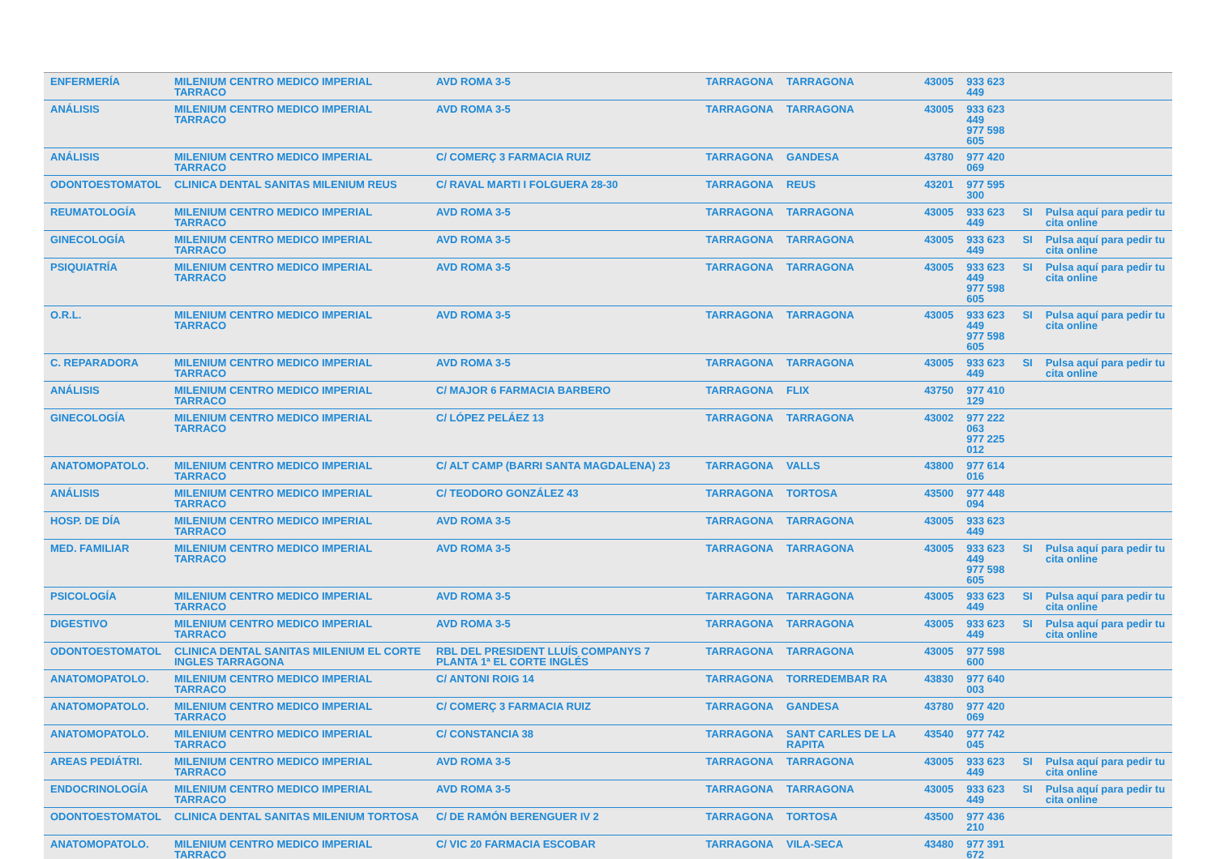| ENFERMERÍA | MILENIUM CENTRO MEDICO IMPERIAL TARRACO | AVD ROMA 3-5 | TARRAGONA | TARRAGONA | 43005 | 933 623 449 | | |
| ANÁLISIS | MILENIUM CENTRO MEDICO IMPERIAL TARRACO | AVD ROMA 3-5 | TARRAGONA | TARRAGONA | 43005 | 933 623 449 977 598 605 | | |
| ANÁLISIS | MILENIUM CENTRO MEDICO IMPERIAL TARRACO | C/ COMERÇ 3 FARMACIA RUIZ | TARRAGONA | GANDESA | 43780 | 977 420 069 | | |
| ODONTOESTOMATOL | CLINICA DENTAL SANITAS MILENIUM REUS | C/ RAVAL MARTI I FOLGUERA 28-30 | TARRAGONA | REUS | 43201 | 977 595 300 | | |
| REUMATOLOGÍA | MILENIUM CENTRO MEDICO IMPERIAL TARRACO | AVD ROMA 3-5 | TARRAGONA | TARRAGONA | 43005 | 933 623 449 | SI | Pulsa aquí para pedir tu cita online |
| GINECOLOGÍA | MILENIUM CENTRO MEDICO IMPERIAL TARRACO | AVD ROMA 3-5 | TARRAGONA | TARRAGONA | 43005 | 933 623 449 | SI | Pulsa aquí para pedir tu cita online |
| PSIQUIATRÍA | MILENIUM CENTRO MEDICO IMPERIAL TARRACO | AVD ROMA 3-5 | TARRAGONA | TARRAGONA | 43005 | 933 623 449 977 598 605 | SI | Pulsa aquí para pedir tu cita online |
| O.R.L. | MILENIUM CENTRO MEDICO IMPERIAL TARRACO | AVD ROMA 3-5 | TARRAGONA | TARRAGONA | 43005 | 933 623 449 977 598 605 | SI | Pulsa aquí para pedir tu cita online |
| C. REPARADORA | MILENIUM CENTRO MEDICO IMPERIAL TARRACO | AVD ROMA 3-5 | TARRAGONA | TARRAGONA | 43005 | 933 623 449 | SI | Pulsa aquí para pedir tu cita online |
| ANÁLISIS | MILENIUM CENTRO MEDICO IMPERIAL TARRACO | C/ MAJOR 6 FARMACIA BARBERO | TARRAGONA | FLIX | 43750 | 977 410 129 | | |
| GINECOLOGÍA | MILENIUM CENTRO MEDICO IMPERIAL TARRACO | C/ LÓPEZ PELÁEZ 13 | TARRAGONA | TARRAGONA | 43002 | 977 222 063 977 225 012 | | |
| ANATOMOPATOLO. | MILENIUM CENTRO MEDICO IMPERIAL TARRACO | C/ ALT CAMP (BARRI SANTA MAGDALENA) 23 | TARRAGONA | VALLS | 43800 | 977 614 016 | | |
| ANÁLISIS | MILENIUM CENTRO MEDICO IMPERIAL TARRACO | C/ TEODORO GONZÁLEZ 43 | TARRAGONA | TORTOSA | 43500 | 977 448 094 | | |
| HOSP. DE DÍA | MILENIUM CENTRO MEDICO IMPERIAL TARRACO | AVD ROMA 3-5 | TARRAGONA | TARRAGONA | 43005 | 933 623 449 | | |
| MED. FAMILIAR | MILENIUM CENTRO MEDICO IMPERIAL TARRACO | AVD ROMA 3-5 | TARRAGONA | TARRAGONA | 43005 | 933 623 449 977 598 605 | SI | Pulsa aquí para pedir tu cita online |
| PSICOLOGÍA | MILENIUM CENTRO MEDICO IMPERIAL TARRACO | AVD ROMA 3-5 | TARRAGONA | TARRAGONA | 43005 | 933 623 449 | SI | Pulsa aquí para pedir tu cita online |
| DIGESTIVO | MILENIUM CENTRO MEDICO IMPERIAL TARRACO | AVD ROMA 3-5 | TARRAGONA | TARRAGONA | 43005 | 933 623 449 | SI | Pulsa aquí para pedir tu cita online |
| ODONTOESTOMATOL | CLINICA DENTAL SANITAS MILENIUM EL CORTE INGLES TARRAGONA | RBL DEL PRESIDENT LLUÍS COMPANYS 7 PLANTA 1ª EL CORTE INGLÉS | TARRAGONA | TARRAGONA | 43005 | 977 598 600 | | |
| ANATOMOPATOLO. | MILENIUM CENTRO MEDICO IMPERIAL TARRACO | C/ ANTONI ROIG 14 | TARRAGONA | TORREDEMBAR RA | 43830 | 977 640 003 | | |
| ANATOMOPATOLO. | MILENIUM CENTRO MEDICO IMPERIAL TARRACO | C/ COMERÇ 3 FARMACIA RUIZ | TARRAGONA | GANDESA | 43780 | 977 420 069 | | |
| ANATOMOPATOLO. | MILENIUM CENTRO MEDICO IMPERIAL TARRACO | C/ CONSTANCIA 38 | TARRAGONA | SANT CARLES DE LA RAPITA | 43540 | 977 742 045 | | |
| AREAS PEDIÁTRI. | MILENIUM CENTRO MEDICO IMPERIAL TARRACO | AVD ROMA 3-5 | TARRAGONA | TARRAGONA | 43005 | 933 623 449 | SI | Pulsa aquí para pedir tu cita online |
| ENDOCRINOLOGÍA | MILENIUM CENTRO MEDICO IMPERIAL TARRACO | AVD ROMA 3-5 | TARRAGONA | TARRAGONA | 43005 | 933 623 449 | SI | Pulsa aquí para pedir tu cita online |
| ODONTOESTOMATOL | CLINICA DENTAL SANITAS MILENIUM TORTOSA | C/ DE RAMÓN BERENGUER IV 2 | TARRAGONA | TORTOSA | 43500 | 977 436 210 | | |
| ANATOMOPATOLO. | MILENIUM CENTRO MEDICO IMPERIAL TARRACO | C/ VIC 20 FARMACIA ESCOBAR | TARRAGONA | VILA-SECA | 43480 | 977 391 672 | | |